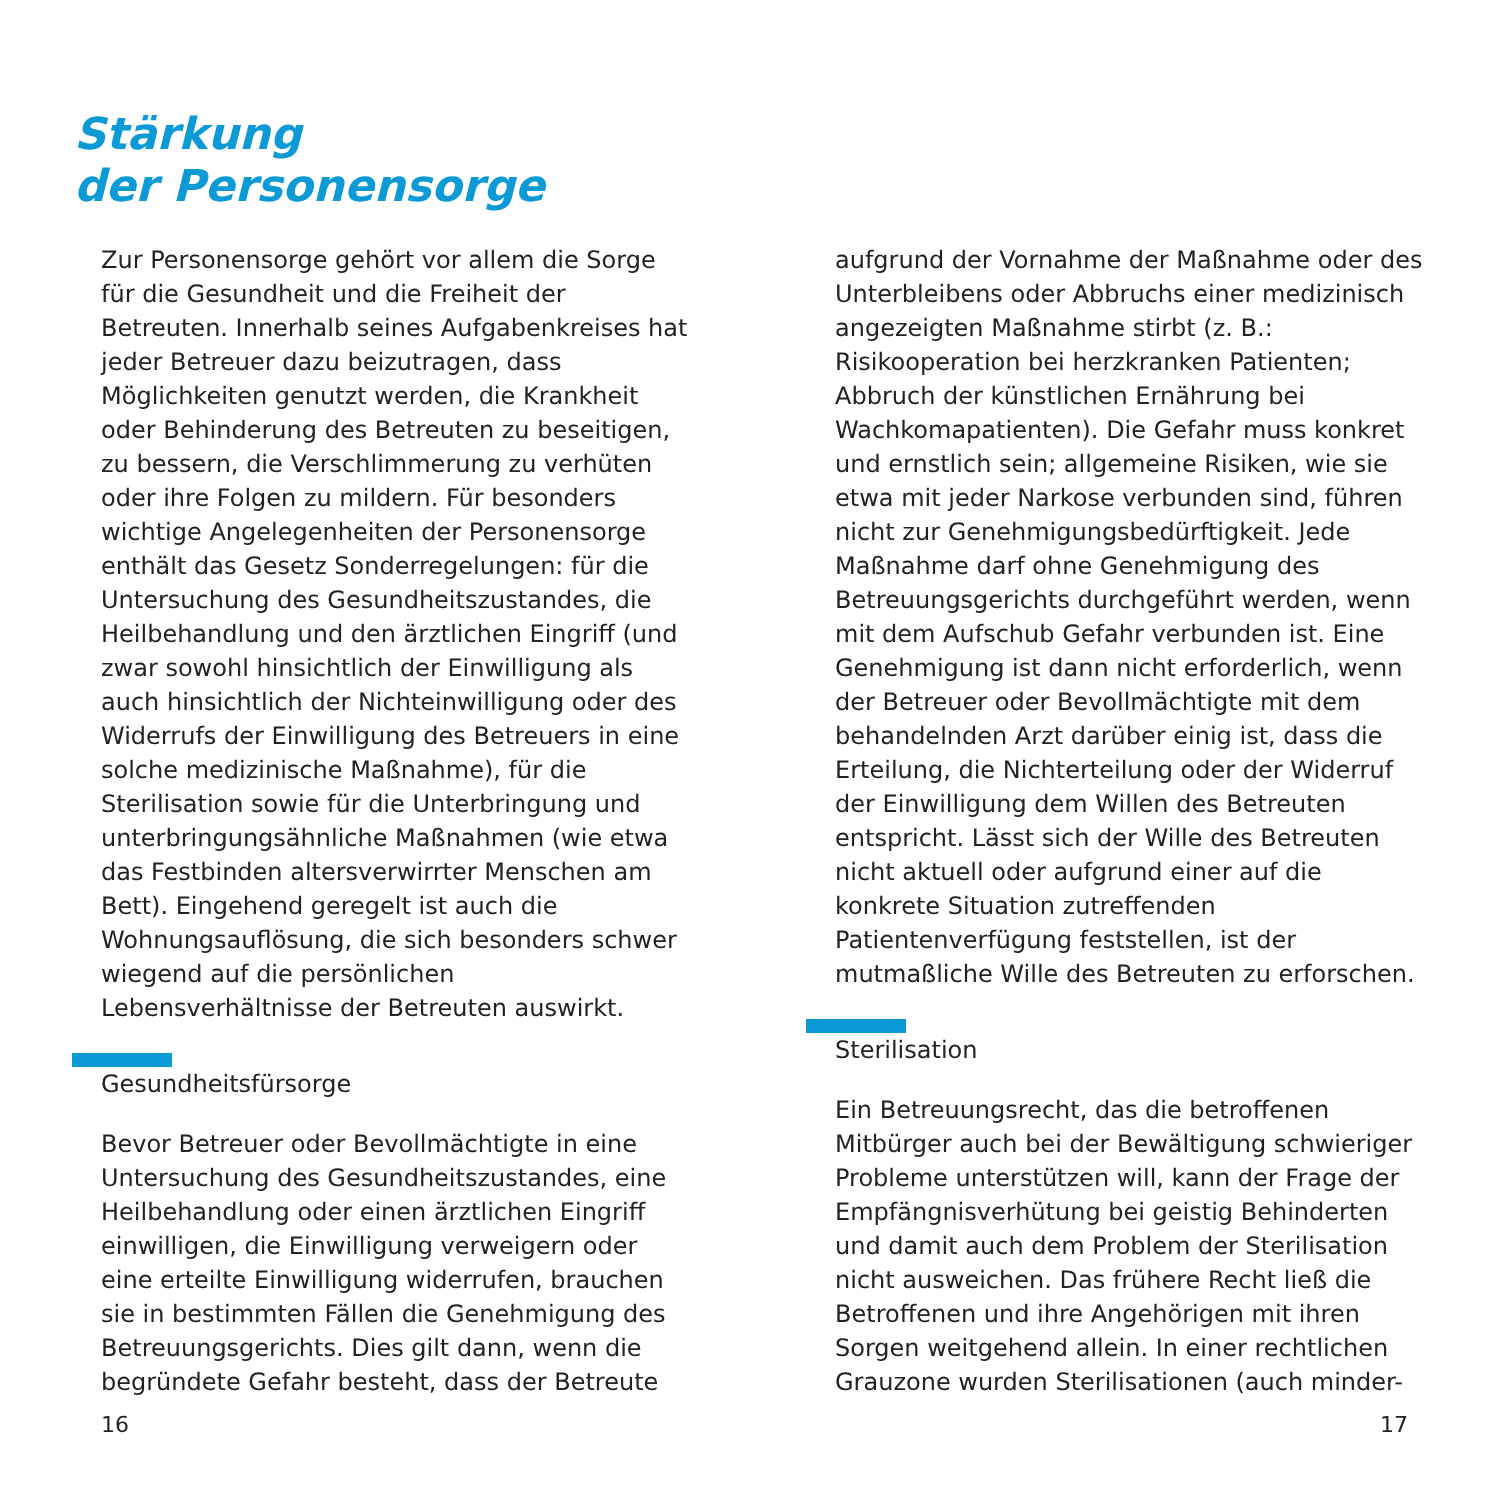Stärkung
der Personensorge
Zur Personensorge gehört vor allem die Sorge für die Gesundheit und die Freiheit der Betreuten. Innerhalb seines Aufgabenkreises hat jeder Betreuer dazu beizutragen, dass Möglichkeiten genutzt werden, die Krankheit oder Behinderung des Betreuten zu beseitigen, zu bessern, die Verschlimmerung zu verhüten oder ihre Folgen zu mildern. Für besonders wichtige Angelegenheiten der Personensorge enthält das Gesetz Sonderregelungen: für die Untersuchung des Gesundheitszustandes, die Heilbehandlung und den ärztlichen Eingriff (und zwar sowohl hinsichtlich der Einwilligung als auch hinsichtlich der Nichteinwilligung oder des Widerrufs der Einwilligung des Betreuers in eine solche medizinische Maßnahme), für die Sterilisation sowie für die Unterbringung und unterbringungsähnliche Maßnahmen (wie etwa das Festbinden altersverwirrter Menschen am Bett). Eingehend geregelt ist auch die Wohnungsauflösung, die sich besonders schwer wiegend auf die persönlichen Lebensverhältnisse der Betreuten auswirkt.
Gesundheitsfürsorge
Bevor Betreuer oder Bevollmächtigte in eine Untersuchung des Gesundheitszustandes, eine Heilbehandlung oder einen ärztlichen Eingriff einwilligen, die Einwilligung verweigern oder eine erteilte Einwilligung widerrufen, brauchen sie in bestimmten Fällen die Genehmigung des Betreuungsgerichts. Dies gilt dann, wenn die begründete Gefahr besteht, dass der Betreute
aufgrund der Vornahme der Maßnahme oder des Unterbleibens oder Abbruchs einer medizinisch angezeigten Maßnahme stirbt (z. B.: Risikooperation bei herzkranken Patienten; Abbruch der künstlichen Ernährung bei Wachkomapatienten). Die Gefahr muss konkret und ernstlich sein; allgemeine Risiken, wie sie etwa mit jeder Narkose verbunden sind, führen nicht zur Genehmigungsbedürftigkeit. Jede Maßnahme darf ohne Genehmigung des Betreuungsgerichts durchgeführt werden, wenn mit dem Aufschub Gefahr verbunden ist. Eine Genehmigung ist dann nicht erforderlich, wenn der Betreuer oder Bevollmächtigte mit dem behandelnden Arzt darüber einig ist, dass die Erteilung, die Nichterteilung oder der Widerruf der Einwilligung dem Willen des Betreuten entspricht. Lässt sich der Wille des Betreuten nicht aktuell oder aufgrund einer auf die konkrete Situation zutreffenden Patientenverfügung feststellen, ist der mutmaßliche Wille des Betreuten zu erforschen.
Sterilisation
Ein Betreuungsrecht, das die betroffenen Mitbürger auch bei der Bewältigung schwieriger Probleme unterstützen will, kann der Frage der Empfängnisverhütung bei geistig Behinderten und damit auch dem Problem der Sterilisation nicht ausweichen. Das frühere Recht ließ die Betroffenen und ihre Angehörigen mit ihren Sorgen weitgehend allein. In einer rechtlichen Grauzone wurden Sterilisationen (auch minder-
16 17